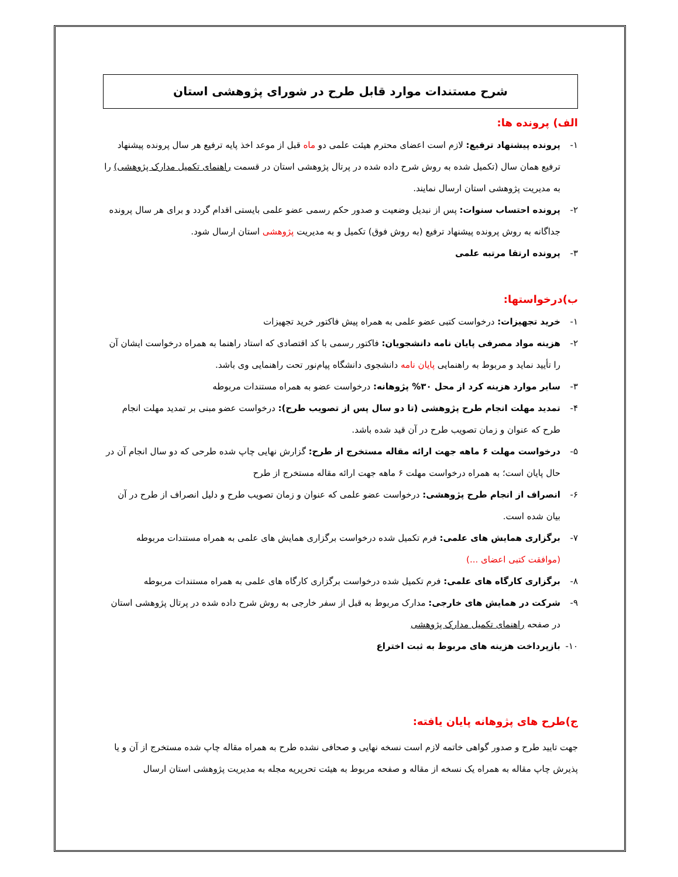شرح مستندات موارد قابل طرح در شورای پژوهشی استان
الف) پرونده ها:
۱- پرونده پیشنهاد ترفیع: لازم است اعضای محترم هیئت علمی دو ماه قبل از موعد اخذ پایه ترفیع هر سال پرونده پیشنهاد ترفیع همان سال (تکمیل شده به روش شرح داده شده در پرتال پژوهشی استان در قسمت راهنمای تکمیل مدارک پژوهشی) را به مدیریت پژوهشی استان ارسال نمایند.
۲- پرونده احتساب سنوات: پس از نبدیل وضعیت و صدور حکم رسمی عضو علمی بایستی اقدام گردد و برای هر سال پرونده جداگانه به روش پرونده پیشنهاد ترفیع (به روش فوق) تکمیل و به مدیریت پژوهشی استان ارسال شود.
۳- پرونده ارتقا مرتبه علمی
ب)درخواستها:
۱- خرید تجهیزات: درخواست کتبی عضو علمی به همراه پیش فاکتور خرید تجهیزات
۲- هزینه مواد مصرفی پایان نامه دانشجویان: فاکتور رسمی با کد اقتصادی که استاد راهنما به همراه درخواست ایشان آن را تأیید نماید و مربوط به راهنمایی پایان نامه دانشجوی دانشگاه پیام‌نور تحت راهنمایی وی باشد.
۳- سایر موارد هزینه کرد از محل ۳۰% پژوهانه: درخواست عضو به همراه مستندات مربوطه
۴- تمدید مهلت انجام طرح پژوهشی (تا دو سال پس از تصویب طرح): درخواست عضو مبنی بر تمدید مهلت انجام طرح که عنوان و زمان تصویب طرح در آن قید شده باشد.
۵- درخواست مهلت ۶ ماهه جهت ارائه مقاله مستخرج از طرح: گزارش نهایی چاپ شده طرحی که دو سال انجام آن در حال پایان است؛ به همراه درخواست مهلت ۶ ماهه جهت ارائه مقاله مستخرج از طرح
۶- انصراف از انجام طرح پژوهشی: درخواست عضو علمی که عنوان و زمان تصویب طرح و دلیل انصراف از طرح در آن بیان شده است.
۷- برگزاری همایش های علمی: فرم تکمیل شده درخواست برگزاری همایش های علمی به همراه مستندات مربوطه (موافقت کتبی اعضای ...)
۸- برگزاری کارگاه های علمی: فرم تکمیل شده درخواست برگزاری کارگاه های علمی به همراه مستندات مربوطه
۹- شرکت در همایش های خارجی: مدارک مربوط به قبل از سفر خارجی به روش شرح داده شده در پرتال پژوهشی استان در صفحه راهنمای تکمیل مدارک پژوهشی
۱۰- بازپرداخت هزینه های مربوط به ثبت اختراع
ج)طرح های پژوهانه پایان یافته:
جهت تایید طرح و صدور گواهی خاتمه لازم است نسخه نهایی و صحافی نشده طرح به همراه مقاله چاپ شده مستخرج از آن و یا پذیرش چاپ مقاله به همراه یک نسخه از مقاله و صفحه مربوط به هیئت تحریریه مجله به مدیریت پژوهشی استان ارسال